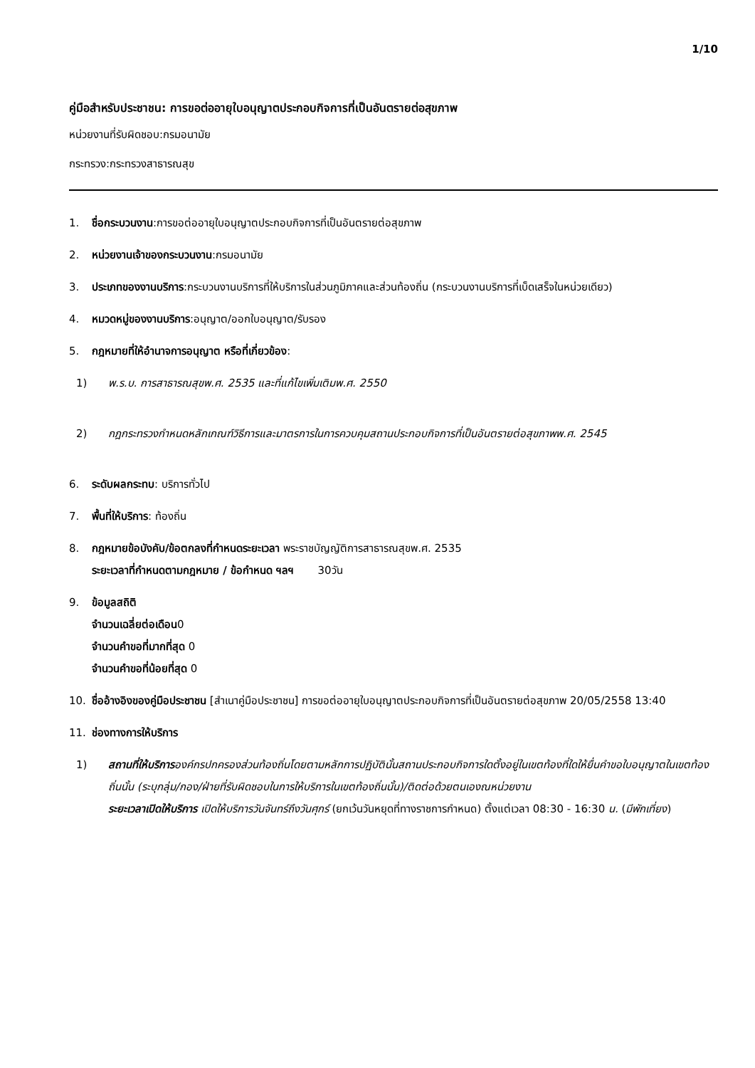1/10
คู่มือสำหรับประชาชน: การขอต่ออายุใบอนุญาตประกอบกิจการที่เป็นอันตรายต่อสุขภาพ
หน่วยงานที่รับผิดชอบ:กรมอนามัย
กระทรวง:กระทรวงสาธารณสุข
1. ชื่อกระบวนงาน:การขอต่ออายุใบอนุญาตประกอบกิจการที่เป็นอันตรายต่อสุขภาพ
2. หน่วยงานเจ้าของกระบวนงาน:กรมอนามัย
3. ประเภทของงานบริการ:กระบวนงานบริการที่ให้บริการในส่วนภูมิภาคและส่วนท้องถิ่น (กระบวนงานบริการที่เบ็ดเสร็จในหน่วยเดียว)
4. หมวดหมู่ของงานบริการ:อนุญาต/ออกใบอนุญาต/รับรอง
5. กฎหมายที่ให้อำนาจการอนุญาต หรือที่เกี่ยวข้อง:
1) พ.ร.บ. การสาธารณสุขพ.ศ. 2535 และที่แก้ไขเพิ่มเติมพ.ศ. 2550
2) กฎกระทรวงกำหนดหลักเกณฑ์วิธีการและมาตรการในการควบคุมสถานประกอบกิจการที่เป็นอันตรายต่อสุขภาพพ.ศ. 2545
6. ระดับผลกระทบ: บริการทั่วไป
7. พื้นที่ให้บริการ: ท้องถิ่น
8. กฎหมายข้อบังคับ/ข้อตกลงที่กำหนดระยะเวลา พระราชบัญญัติการสาธารณสุขพ.ศ. 2535
ระยะเวลาที่กำหนดตามกฎหมาย / ข้อกำหนด ฯลฯ 30วัน
9. ข้อมูลสถิติ
จำนวนเฉลี่ยต่อเดือน0
จำนวนคำขอที่มากที่สุด 0
จำนวนคำขอที่น้อยที่สุด 0
10. ชื่ออ้างอิงของคู่มือประชาชน [สำเนาคู่มือประชาชน] การขอต่ออายุใบอนุญาตประกอบกิจการที่เป็นอันตรายต่อสุขภาพ 20/05/2558 13:40
11. ช่องทางการให้บริการ
1) สถานที่ให้บริการองค์กรปกครองส่วนท้องถิ่นโดยตามหลักการปฏิบัตินั้นสถานประกอบกิจการใดตั้งอยู่ในเขตท้องที่ใดให้ยื่นคำขอใบอนุญาตในเขตท้องถิ่นนั้น (ระบุกลุ่ม/กอง/ฝ่ายที่รับผิดชอบในการให้บริการในเขตท้องถิ่นนั้น)/ติดต่อด้วยตนเองณหน่วยงาน
ระยะเวลาเปิดให้บริการ เปิดให้บริการวันจันทร์ถึงวันศุกร์ (ยกเว้นวันหยุดที่ทางราชการกำหนด) ตั้งแต่เวลา 08:30 - 16:30 น. (มีพักเที่ยง)